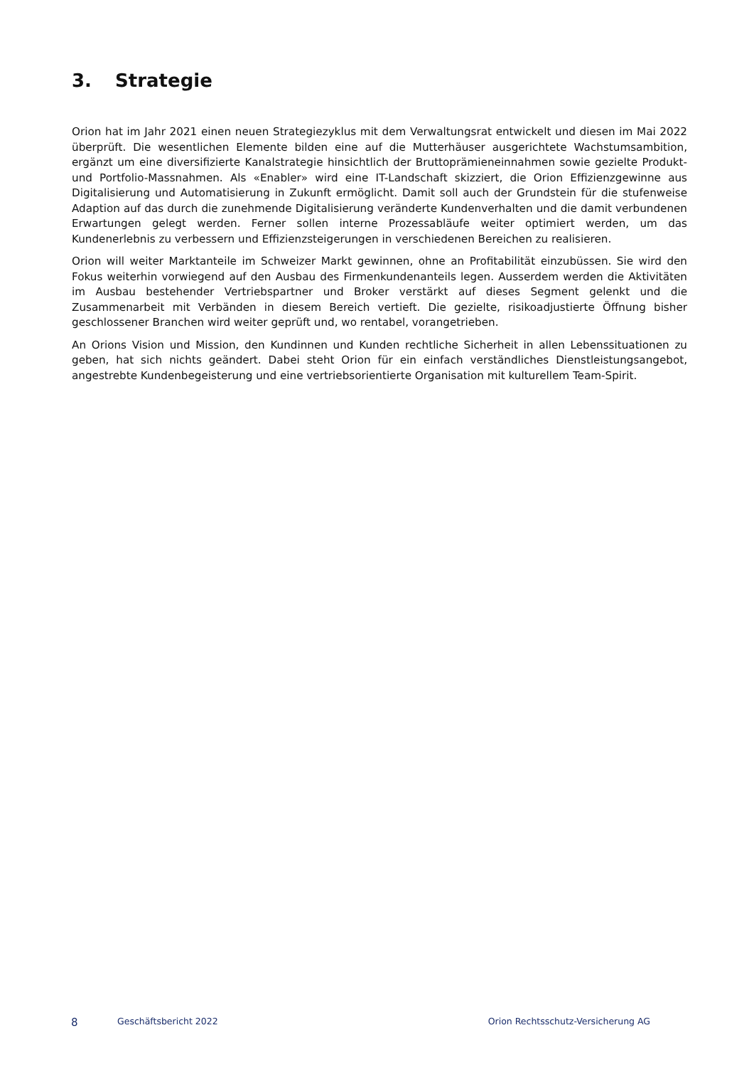3. Strategie
Orion hat im Jahr 2021 einen neuen Strategiezyklus mit dem Verwaltungsrat entwickelt und diesen im Mai 2022 überprüft. Die wesentlichen Elemente bilden eine auf die Mutterhäuser ausgerichtete Wachstumsambition, ergänzt um eine diversifizierte Kanalstrategie hinsichtlich der Bruttoprämieneinnahmen sowie gezielte Produkt- und Portfolio-Massnahmen. Als «Enabler» wird eine IT-Landschaft skizziert, die Orion Effizienzgewinne aus Digitalisierung und Automatisierung in Zukunft ermöglicht. Damit soll auch der Grundstein für die stufenweise Adaption auf das durch die zunehmende Digitalisierung veränderte Kundenverhalten und die damit verbundenen Erwartungen gelegt werden. Ferner sollen interne Prozessabläufe weiter optimiert werden, um das Kundenerlebnis zu verbessern und Effizienzsteigerungen in verschiedenen Bereichen zu realisieren.
Orion will weiter Marktanteile im Schweizer Markt gewinnen, ohne an Profitabilität einzubüssen. Sie wird den Fokus weiterhin vorwiegend auf den Ausbau des Firmenkundenanteils legen. Ausserdem werden die Aktivitäten im Ausbau bestehender Vertriebspartner und Broker verstärkt auf dieses Segment gelenkt und die Zusammenarbeit mit Verbänden in diesem Bereich vertieft. Die gezielte, risikoadjustierte Öffnung bisher geschlossener Branchen wird weiter geprüft und, wo rentabel, vorangetrieben.
An Orions Vision und Mission, den Kundinnen und Kunden rechtliche Sicherheit in allen Lebenssituationen zu geben, hat sich nichts geändert. Dabei steht Orion für ein einfach verständliches Dienstleistungsangebot, angestrebte Kundenbegeisterung und eine vertriebsorientierte Organisation mit kulturellem Team-Spirit.
8 Geschäftsbericht 2022 Orion Rechtsschutz-Versicherung AG